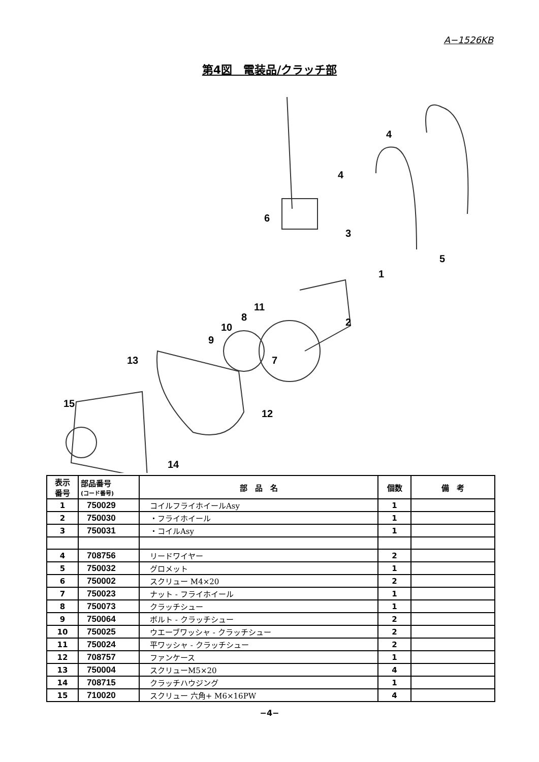A−1526KB
第4図　電装品/クラッチ部
4
4
6
3
5
1
2
11
8
10
9
7
13
15
12
14
| 表示 番号 | 部品番号 (コード番号) | 部 品 名 | 個数 | 備 考 |
| --- | --- | --- | --- | --- |
| 1 | 750029 | コイルフライホイールAsy | 1 | |
| 2 | 750030 | ・フライホイール | 1 | |
| 3 | 750031 | ・コイルAsy | 1 | |
| 4 | 708756 | リードワイヤー | 2 | |
| 5 | 750032 | グロメット | 1 | |
| 6 | 750002 | スクリュー M4×20 | 2 | |
| 7 | 750023 | ナット - フライホイール | 1 | |
| 8 | 750073 | クラッチシュー | 1 | |
| 9 | 750064 | ボルト - クラッチシュー | 2 | |
| 10 | 750025 | ウエーブワッシャ - クラッチシュー | 2 | |
| 11 | 750024 | 平ワッシャ - クラッチシュー | 2 | |
| 12 | 708757 | ファンケース | 1 | |
| 13 | 750004 | スクリューM5×20 | 4 | |
| 14 | 708715 | クラッチハウジング | 1 | |
| 15 | 710020 | スクリュー 六角+ M6×16PW | 4 | |
−4−